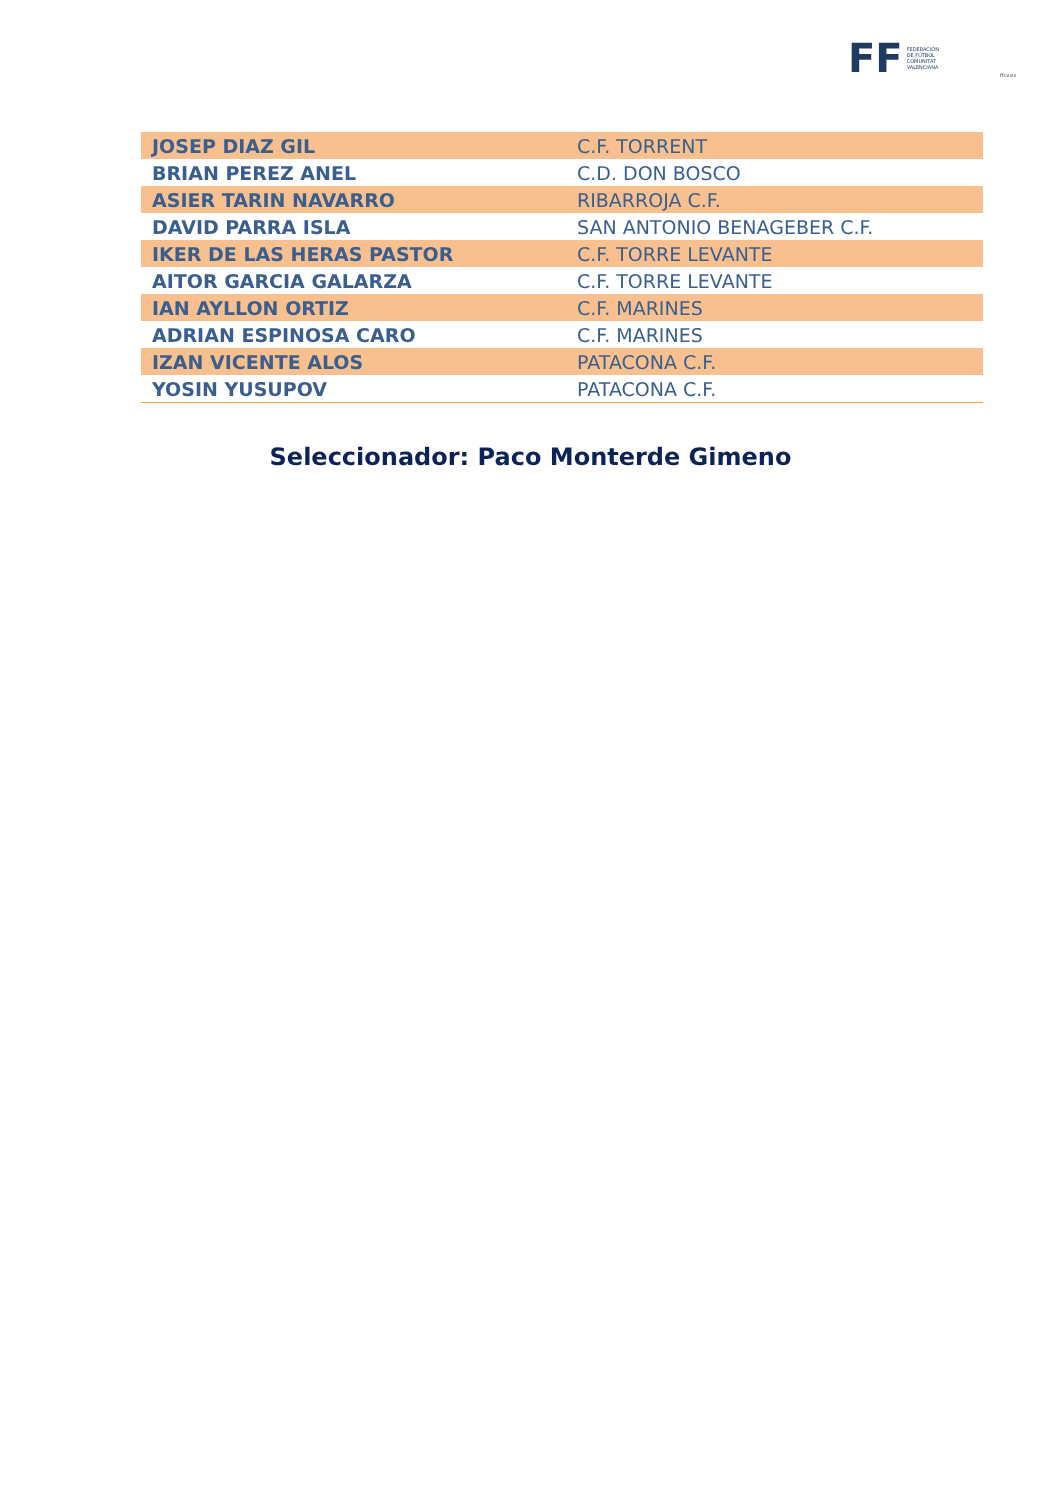FF FEDERACIÓN
DE FÚTBOL
COMUNITAT
VALENCIANA
ffcv.es
| JOSEP DIAZ GIL | C.F. TORRENT |
| BRIAN PEREZ ANEL | C.D. DON BOSCO |
| ASIER TARIN NAVARRO | RIBARROJA C.F. |
| DAVID PARRA ISLA | SAN ANTONIO BENAGEBER C.F. |
| IKER DE LAS HERAS PASTOR | C.F. TORRE LEVANTE |
| AITOR GARCIA GALARZA | C.F. TORRE LEVANTE |
| IAN AYLLON ORTIZ | C.F. MARINES |
| ADRIAN ESPINOSA CARO | C.F. MARINES |
| IZAN VICENTE ALOS | PATACONA C.F. |
| YOSIN YUSUPOV | PATACONA C.F. |
Seleccionador: Paco Monterde Gimeno